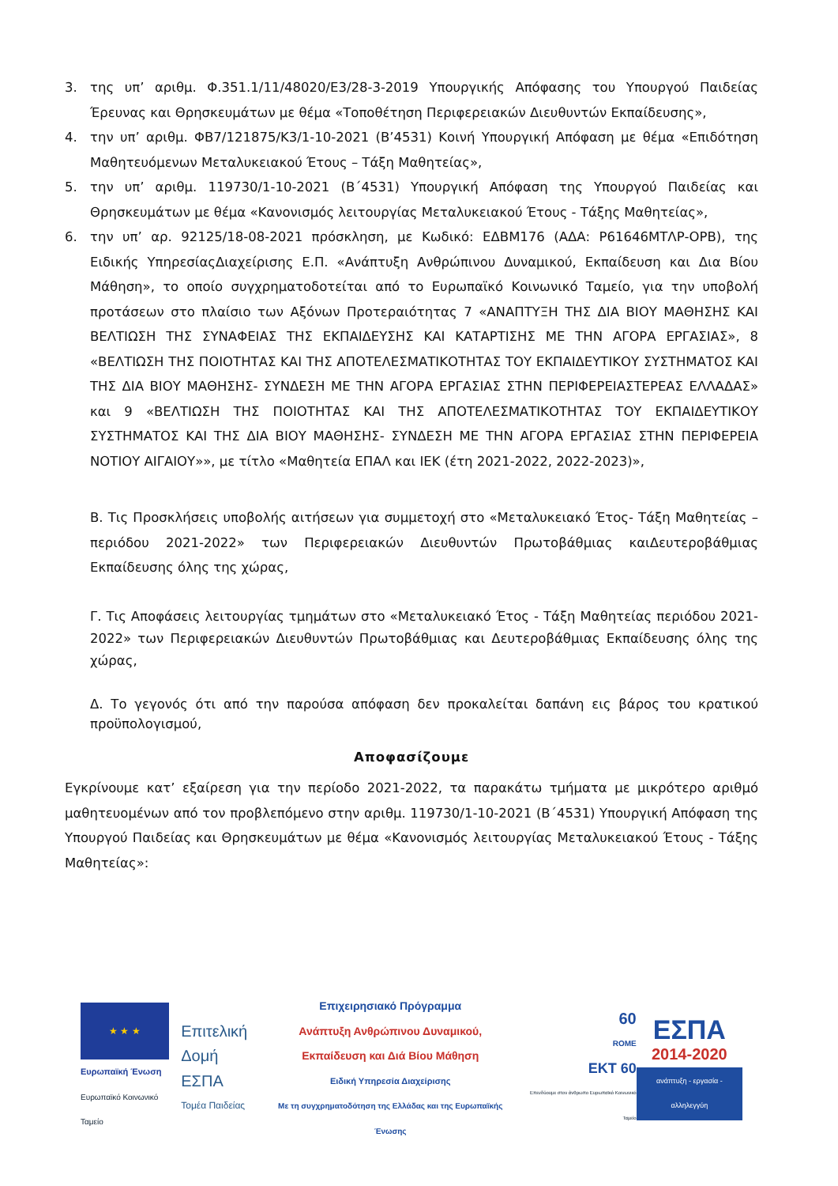3. της υπ’ αριθμ. Φ.351.1/11/48020/Ε3/28-3-2019 Υπουργικής Απόφασης του Υπουργού Παιδείας Έρευνας και Θρησκευμάτων με θέμα «Τοποθέτηση Περιφερειακών Διευθυντών Εκπαίδευσης»,
4. την υπ’ αριθμ. ΦΒ7/121875/Κ3/1-10-2021 (Β’4531) Κοινή Υπουργική Απόφαση με θέμα «Επιδότηση Μαθητευόμενων Μεταλυκειακού Έτους – Τάξη Μαθητείας»,
5. την υπ’ αριθμ. 119730/1-10-2021 (Β΄4531) Υπουργική Απόφαση της Υπουργού Παιδείας και Θρησκευμάτων με θέμα «Κανονισμός λειτουργίας Μεταλυκειακού Έτους - Τάξης Μαθητείας»,
6. την υπ’ αρ. 92125/18-08-2021 πρόσκληση, με Κωδικό: ΕΔΒΜ176 (ΑΔΑ: Ρ61646ΜΤΛΡ-ΟΡΒ), της Ειδικής ΥπηρεσίαςΔιαχείρισης Ε.Π. «Ανάπτυξη Ανθρώπινου Δυναμικού, Εκπαίδευση και Δια Βίου Μάθηση», το οποίο συγχρηματοδοτείται από το Ευρωπαϊκό Κοινωνικό Ταμείο, για την υποβολή προτάσεων στο πλαίσιο των Αξόνων Προτεραιότητας 7 «ΑΝΑΠΤΥΞΗ ΤΗΣ ΔΙΑ ΒΙΟΥ ΜΑΘΗΣΗΣ ΚΑΙ ΒΕΛΤΙΩΣΗ ΤΗΣ ΣΥΝΑΦΕΙΑΣ ΤΗΣ ΕΚΠΑΙΔΕΥΣΗΣ ΚΑΙ ΚΑΤΑΡΤΙΣΗΣ ΜΕ ΤΗΝ ΑΓΟΡΑ ΕΡΓΑΣΙΑΣ», 8 «ΒΕΛΤΙΩΣΗ ΤΗΣ ΠΟΙΟΤΗΤΑΣ ΚΑΙ ΤΗΣ ΑΠΟΤΕΛΕΣΜΑΤΙΚΟΤΗΤΑΣ ΤΟΥ ΕΚΠΑΙΔΕΥΤΙΚΟΥ ΣΥΣΤΗΜΑΤΟΣ ΚΑΙ ΤΗΣ ΔΙΑ ΒΙΟΥ ΜΑΘΗΣΗΣ- ΣΥΝΔΕΣΗ ΜΕ ΤΗΝ ΑΓΟΡΑ ΕΡΓΑΣΙΑΣ ΣΤΗΝ ΠΕΡΙΦΕΡΕΙΑΣΤΕΡΕΑΣ ΕΛΛΑΔΑΣ» και 9 «ΒΕΛΤΙΩΣΗ ΤΗΣ ΠΟΙΟΤΗΤΑΣ ΚΑΙ ΤΗΣ ΑΠΟΤΕΛΕΣΜΑΤΙΚΟΤΗΤΑΣ ΤΟΥ ΕΚΠΑΙΔΕΥΤΙΚΟΥ ΣΥΣΤΗΜΑΤΟΣ ΚΑΙ ΤΗΣ ΔΙΑ ΒΙΟΥ ΜΑΘΗΣΗΣ- ΣΥΝΔΕΣΗ ΜΕ ΤΗΝ ΑΓΟΡΑ ΕΡΓΑΣΙΑΣ ΣΤΗΝ ΠΕΡΙΦΕΡΕΙΑ ΝΟΤΙΟΥ ΑΙΓΑΙΟΥ»», με τίτλο «Μαθητεία ΕΠΑΛ και ΙΕΚ (έτη 2021-2022, 2022-2023)»,
Β. Τις Προσκλήσεις υποβολής αιτήσεων για συμμετοχή στο «Μεταλυκειακό Έτος- Τάξη Μαθητείας – περιόδου 2021-2022» των Περιφερειακών Διευθυντών Πρωτοβάθμιας καιΔευτεροβάθμιας Εκπαίδευσης όλης της χώρας,
Γ. Τις Αποφάσεις λειτουργίας τμημάτων στο «Μεταλυκειακό Έτος - Τάξη Μαθητείας περιόδου 2021-2022» των Περιφερειακών Διευθυντών Πρωτοβάθμιας και Δευτεροβάθμιας Εκπαίδευσης όλης της χώρας,
Δ. Το γεγονός ότι από την παρούσα απόφαση δεν προκαλείται δαπάνη εις βάρος του κρατικού προϋπολογισμού,
Αποφασίζουμε
Εγκρίνουμε κατ’ εξαίρεση για την περίοδο 2021-2022, τα παρακάτω τμήματα με μικρότερο αριθμό μαθητευομένων από τον προβλεπόμενο στην αριθμ. 119730/1-10-2021 (Β΄4531) Υπουργική Απόφαση της Υπουργού Παιδείας και Θρησκευμάτων με θέμα «Κανονισμός λειτουργίας Μεταλυκειακού Έτους - Τάξης Μαθητείας»:
★ ★ ★
Ευρωπαϊκή Ένωση
Ευρωπαϊκό Κοινωνικό Ταμείο
Επιτελική
Δομή ΕΣΠΑ
Τομέα Παιδείας
Επιχειρησιακό Πρόγραμμα
Ανάπτυξη Ανθρώπινου Δυναμικού,
Εκπαίδευση και Διά Βίου Μάθηση
Ειδική Υπηρεσία Διαχείρισης
Με τη συγχρηματοδότηση της Ελλάδας και της Ευρωπαϊκής Ένωσης
60
ROME
ΕΚΤ 60
Επενδύουμε στον άνθρωπο Ευρωπαϊκό Κοινωνικό Ταμείο
ΕΣΠΑ
2014-2020
ανάπτυξη - εργασία - αλληλεγγύη